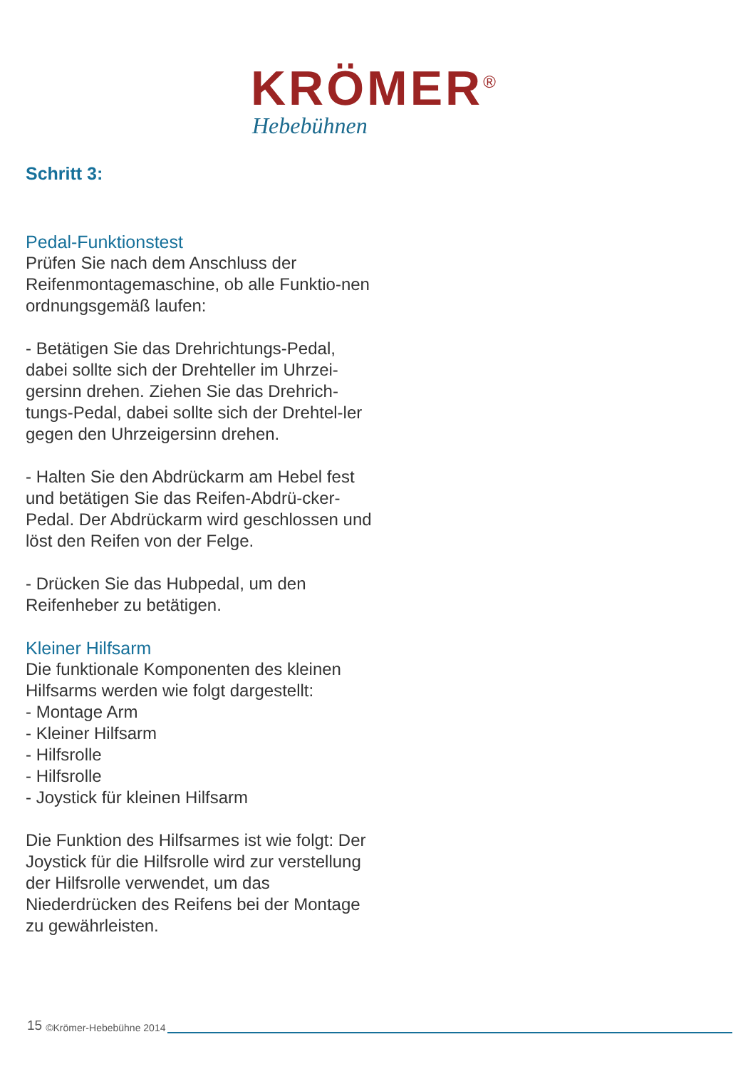KRÖMER<sup>®</sup>
Hebebühnen
Schritt 3:
Pedal-Funktionstest
Prüfen Sie nach dem Anschluss der Reifenmontagemaschine, ob alle Funktio-nen ordnungsgemäß laufen:
- Betätigen Sie das Drehrichtungs-Pedal, dabei sollte sich der Drehteller im Uhrzei-gersinn drehen. Ziehen Sie das Drehrich-tungs-Pedal, dabei sollte sich der Drehtel-ler gegen den Uhrzeigersinn drehen.
- Halten Sie den Abdrückarm am Hebel fest und betätigen Sie das Reifen-Abdrü-cker-Pedal. Der Abdrückarm wird geschlossen und löst den Reifen von der Felge.
- Drücken Sie das Hubpedal, um den Reifenheber zu betätigen.
Kleiner Hilfsarm
Die funktionale Komponenten des kleinen Hilfsarms werden wie folgt dargestellt:
- Montage Arm
- Kleiner Hilfsarm
- Hilfsrolle
- Hilfsrolle
- Joystick für kleinen Hilfsarm
Die Funktion des Hilfsarmes ist wie folgt: Der Joystick für die Hilfsrolle wird zur verstellung der Hilfsrolle verwendet, um das Niederdrücken des Reifens bei der Montage zu gewährleisten.
15 ©Krömer-Hebebühne 2014